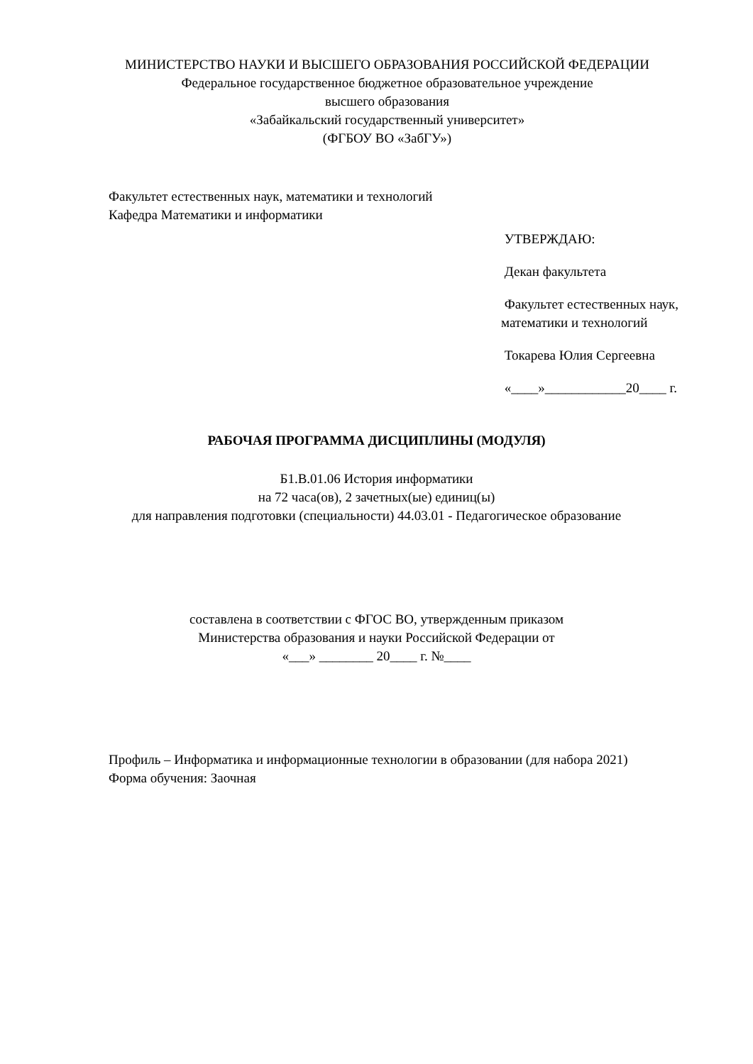МИНИСТЕРСТВО НАУКИ И ВЫСШЕГО ОБРАЗОВАНИЯ РОССИЙСКОЙ ФЕДЕРАЦИИ
Федеральное государственное бюджетное образовательное учреждение
высшего образования
«Забайкальский государственный университет»
(ФГБОУ ВО «ЗабГУ»)
Факультет естественных наук, математики и технологий
Кафедра Математики и информатики
УТВЕРЖДАЮ:
Декан факультета
Факультет естественных наук, математики и технологий
Токарева Юлия Сергеевна
«____»____________20____ г.
РАБОЧАЯ ПРОГРАММА ДИСЦИПЛИНЫ (МОДУЛЯ)
Б1.В.01.06 История информатики
на 72 часа(ов), 2 зачетных(ые) единиц(ы)
для направления подготовки (специальности) 44.03.01 - Педагогическое образование
составлена в соответствии с ФГОС ВО, утвержденным приказом
Министерства образования и науки Российской Федерации от
«___» ________ 20____ г. №____
Профиль – Информатика и информационные технологии в образовании (для набора 2021)
Форма обучения: Заочная